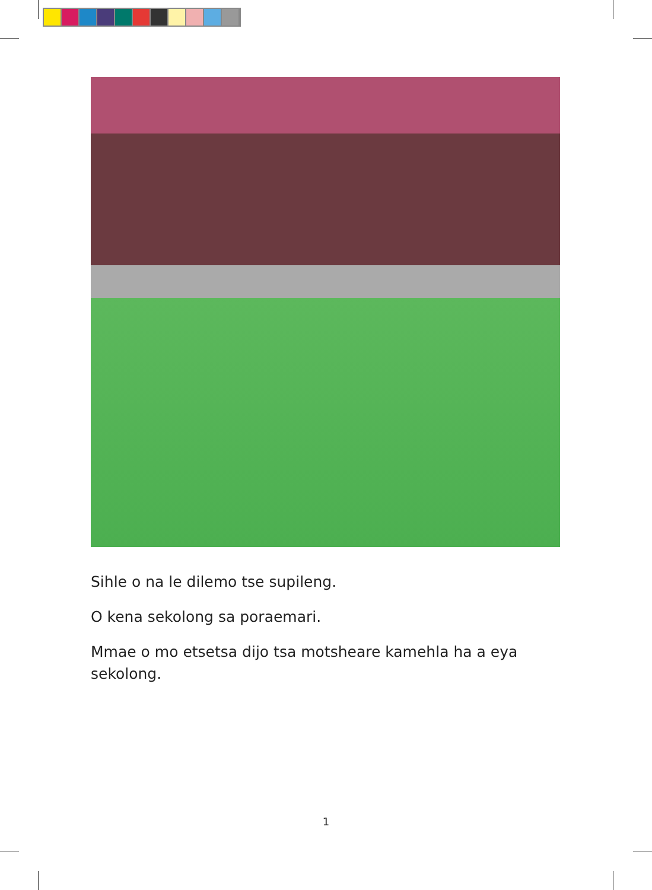Sihle o na le dilemo tse supileng.
O kena sekolong sa poraemari.
Mmae o mo etsetsa dijo tsa motsheare kamehla ha a eya sekolong.
1